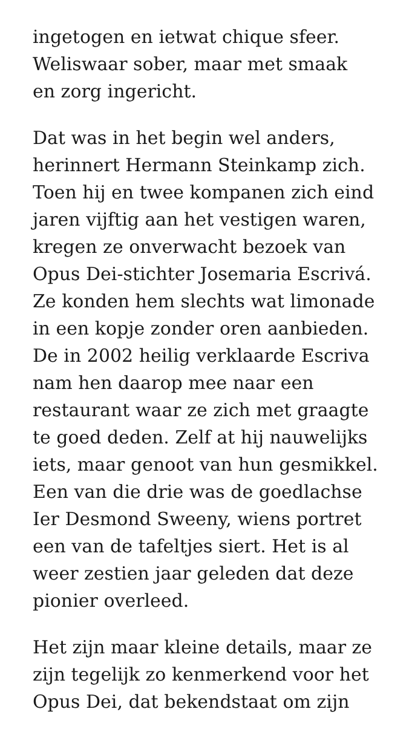ingetogen en ietwat chique sfeer.
Weliswaar sober, maar met smaak
en zorg ingericht.
Dat was in het begin wel anders,
herinnert Hermann Steinkamp zich.
Toen hij en twee kompanen zich eind
jaren vijftig aan het vestigen waren,
kregen ze onverwacht bezoek van
Opus Dei-stichter Josemaria Escrivá.
Ze konden hem slechts wat limonade
in een kopje zonder oren aanbieden.
De in 2002 heilig verklaarde Escriva
nam hen daarop mee naar een
restaurant waar ze zich met graagte
te goed deden. Zelf at hij nauwelijks
iets, maar genoot van hun gesmikkel.
Een van die drie was de goedlachse
Ier Desmond Sweeny, wiens portret
een van de tafeltjes siert. Het is al
weer zestien jaar geleden dat deze
pionier overleed.
Het zijn maar kleine details, maar ze
zijn tegelijk zo kenmerkend voor het
Opus Dei, dat bekendstaat om zijn